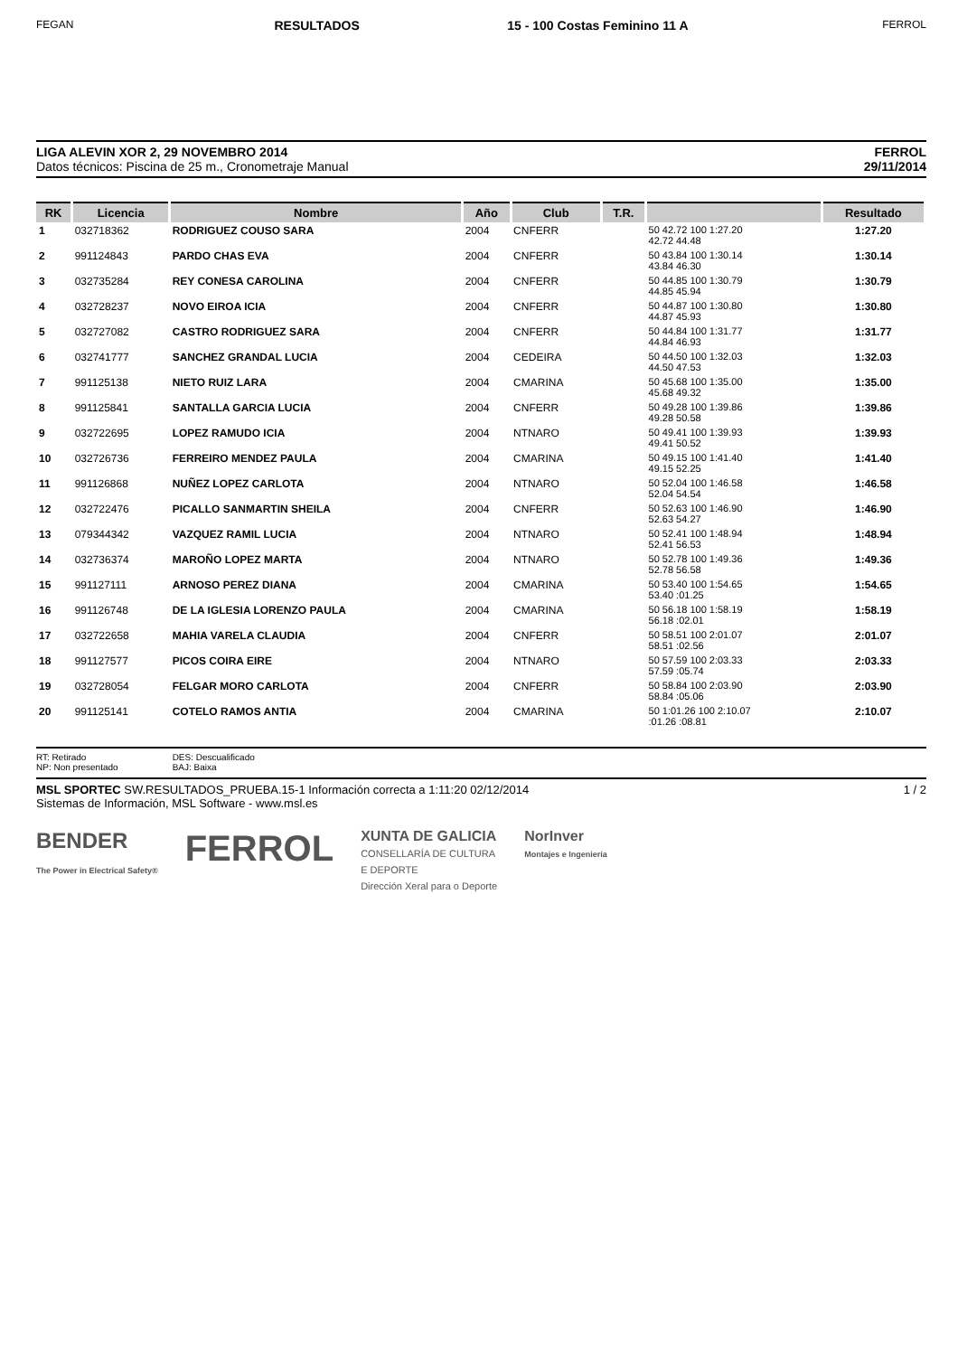FEGAN
RESULTADOS 15 - 100 Costas Feminino 11 A
FERROL
LIGA ALEVIN XOR 2, 29 NOVEMBRO 2014
Datos técnicos: Piscina de 25 m., Cronometraje Manual
FERROL
29/11/2014
| RK | Licencia | Nombre | Año | Club | T.R. | | Resultado |
| --- | --- | --- | --- | --- | --- | --- | --- |
| 1 | 032718362 | RODRIGUEZ COUSO SARA | 2004 | CNFERR | | 50 42.72 100 1:27.20 42.72 44.48 | 1:27.20 |
| 2 | 991124843 | PARDO CHAS EVA | 2004 | CNFERR | | 50 43.84 100 1:30.14 43.84 46.30 | 1:30.14 |
| 3 | 032735284 | REY CONESA CAROLINA | 2004 | CNFERR | | 50 44.85 100 1:30.79 44.85 45.94 | 1:30.79 |
| 4 | 032728237 | NOVO EIROA ICIA | 2004 | CNFERR | | 50 44.87 100 1:30.80 44.87 45.93 | 1:30.80 |
| 5 | 032727082 | CASTRO RODRIGUEZ SARA | 2004 | CNFERR | | 50 44.84 100 1:31.77 44.84 46.93 | 1:31.77 |
| 6 | 032741777 | SANCHEZ GRANDAL LUCIA | 2004 | CEDEIRA | | 50 44.50 100 1:32.03 44.50 47.53 | 1:32.03 |
| 7 | 991125138 | NIETO RUIZ LARA | 2004 | CMARINA | | 50 45.68 100 1:35.00 45.68 49.32 | 1:35.00 |
| 8 | 991125841 | SANTALLA GARCIA LUCIA | 2004 | CNFERR | | 50 49.28 100 1:39.86 49.28 50.58 | 1:39.86 |
| 9 | 032722695 | LOPEZ RAMUDO ICIA | 2004 | NTNARO | | 50 49.41 100 1:39.93 49.41 50.52 | 1:39.93 |
| 10 | 032726736 | FERREIRO MENDEZ PAULA | 2004 | CMARINA | | 50 49.15 100 1:41.40 49.15 52.25 | 1:41.40 |
| 11 | 991126868 | NUÑEZ LOPEZ CARLOTA | 2004 | NTNARO | | 50 52.04 100 1:46.58 52.04 54.54 | 1:46.58 |
| 12 | 032722476 | PICALLO SANMARTIN SHEILA | 2004 | CNFERR | | 50 52.63 100 1:46.90 52.63 54.27 | 1:46.90 |
| 13 | 079344342 | VAZQUEZ RAMIL LUCIA | 2004 | NTNARO | | 50 52.41 100 1:48.94 52.41 56.53 | 1:48.94 |
| 14 | 032736374 | MAROÑO LOPEZ MARTA | 2004 | NTNARO | | 50 52.78 100 1:49.36 52.78 56.58 | 1:49.36 |
| 15 | 991127111 | ARNOSO PEREZ DIANA | 2004 | CMARINA | | 50 53.40 100 1:54.65 53.40 :01.25 | 1:54.65 |
| 16 | 991126748 | DE LA IGLESIA LORENZO PAULA | 2004 | CMARINA | | 50 56.18 100 1:58.19 56.18 :02.01 | 1:58.19 |
| 17 | 032722658 | MAHIA VARELA CLAUDIA | 2004 | CNFERR | | 50 58.51 100 2:01.07 58.51 :02.56 | 2:01.07 |
| 18 | 991127577 | PICOS COIRA EIRE | 2004 | NTNARO | | 50 57.59 100 2:03.33 57.59 :05.74 | 2:03.33 |
| 19 | 032728054 | FELGAR MORO CARLOTA | 2004 | CNFERR | | 50 58.84 100 2:03.90 58.84 :05.06 | 2:03.90 |
| 20 | 991125141 | COTELO RAMOS ANTIA | 2004 | CMARINA | | 50 1:01.26 100 2:10.07 :01.26 :08.81 | 2:10.07 |
RT: Retirado
NP: Non presentado
DES: Descualificado
BAJ: Baixa
MSL SPORTEC SW.RESULTADOS_PRUEBA.15-1 Información correcta a 1:11:20 02/12/2014
Sistemas de Información, MSL Software - www.msl.es
1 / 2
BENDER
The Power in Electrical Safety®
FERROL
XUNTA DE GALICIA
CONSELLARÍA DE CULTURA
E DEPORTE
Dirección Xeral para o Deporte
NorInver
Montajes e Ingeniería